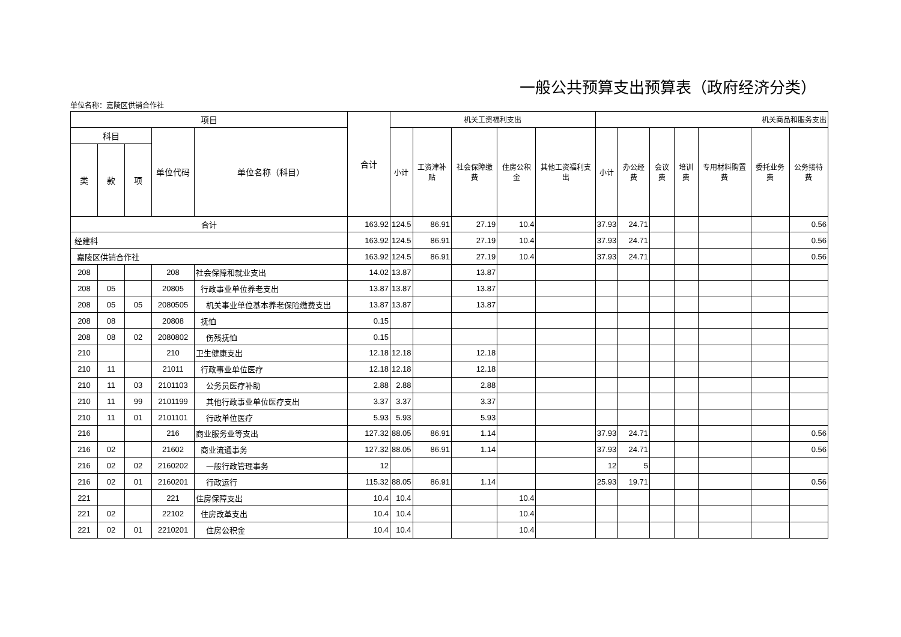一般公共预算支出预算表（政府经济分类）
单位名称：嘉陵区供销合作社
| 项目 | | | | | 合计 | 机关工资福利支出 | | | | | 机关商品和服务支出 | | | | | | |
| --- | --- | --- | --- | --- | --- | --- | --- | --- | --- | --- | --- | --- | --- | --- | --- | --- | --- |
| 科目 | | | 单位代码 | 单位名称（科目） | | 小计 | 工资津补贴 | 社会保障缴费 | 住房公积金 | 其他工资福利支出 | 小计 | 办公经费 | 会议费 | 培训费 | 专用材料购置费 | 委托业务费 | 公务接待费 |
| 类 | 款 | 项 | | | | | | | | | | | | | | | |
| 合计 | | | | | 163.92 | 124.5 | 86.91 | 27.19 | 10.4 | | 37.93 | 24.71 | | | | | 0.56 |
| 经建科 | | | | | 163.92 | 124.5 | 86.91 | 27.19 | 10.4 | | 37.93 | 24.71 | | | | | 0.56 |
| 嘉陵区供销合作社 | | | | | 163.92 | 124.5 | 86.91 | 27.19 | 10.4 | | 37.93 | 24.71 | | | | | 0.56 |
| 208 | | | 208 | 社会保障和就业支出 | 14.02 | 13.87 | | 13.87 | | | | | | | | | |
| 208 | 05 | | 20805 | 行政事业单位养老支出 | 13.87 | 13.87 | | 13.87 | | | | | | | | | |
| 208 | 05 | 05 | 2080505 | 机关事业单位基本养老保险缴费支出 | 13.87 | 13.87 | | 13.87 | | | | | | | | | |
| 208 | 08 | | 20808 | 抚恤 | 0.15 | | | | | | | | | | | | |
| 208 | 08 | 02 | 2080802 | 伤残抚恤 | 0.15 | | | | | | | | | | | | |
| 210 | | | 210 | 卫生健康支出 | 12.18 | 12.18 | | 12.18 | | | | | | | | | |
| 210 | 11 | | 21011 | 行政事业单位医疗 | 12.18 | 12.18 | | 12.18 | | | | | | | | | |
| 210 | 11 | 03 | 2101103 | 公务员医疗补助 | 2.88 | 2.88 | | 2.88 | | | | | | | | | |
| 210 | 11 | 99 | 2101199 | 其他行政事业单位医疗支出 | 3.37 | 3.37 | | 3.37 | | | | | | | | | |
| 210 | 11 | 01 | 2101101 | 行政单位医疗 | 5.93 | 5.93 | | 5.93 | | | | | | | | | |
| 216 | | | 216 | 商业服务业等支出 | 127.32 | 88.05 | 86.91 | 1.14 | | | 37.93 | 24.71 | | | | | 0.56 |
| 216 | 02 | | 21602 | 商业流通事务 | 127.32 | 88.05 | 86.91 | 1.14 | | | 37.93 | 24.71 | | | | | 0.56 |
| 216 | 02 | 02 | 2160202 | 一般行政管理事务 | 12 | | | | | | 12 | 5 | | | | | |
| 216 | 02 | 01 | 2160201 | 行政运行 | 115.32 | 88.05 | 86.91 | 1.14 | | | 25.93 | 19.71 | | | | | 0.56 |
| 221 | | | 221 | 住房保障支出 | 10.4 | 10.4 | | | 10.4 | | | | | | | | |
| 221 | 02 | | 22102 | 住房改革支出 | 10.4 | 10.4 | | | 10.4 | | | | | | | | |
| 221 | 02 | 01 | 2210201 | 住房公积金 | 10.4 | 10.4 | | | 10.4 | | | | | | | | |